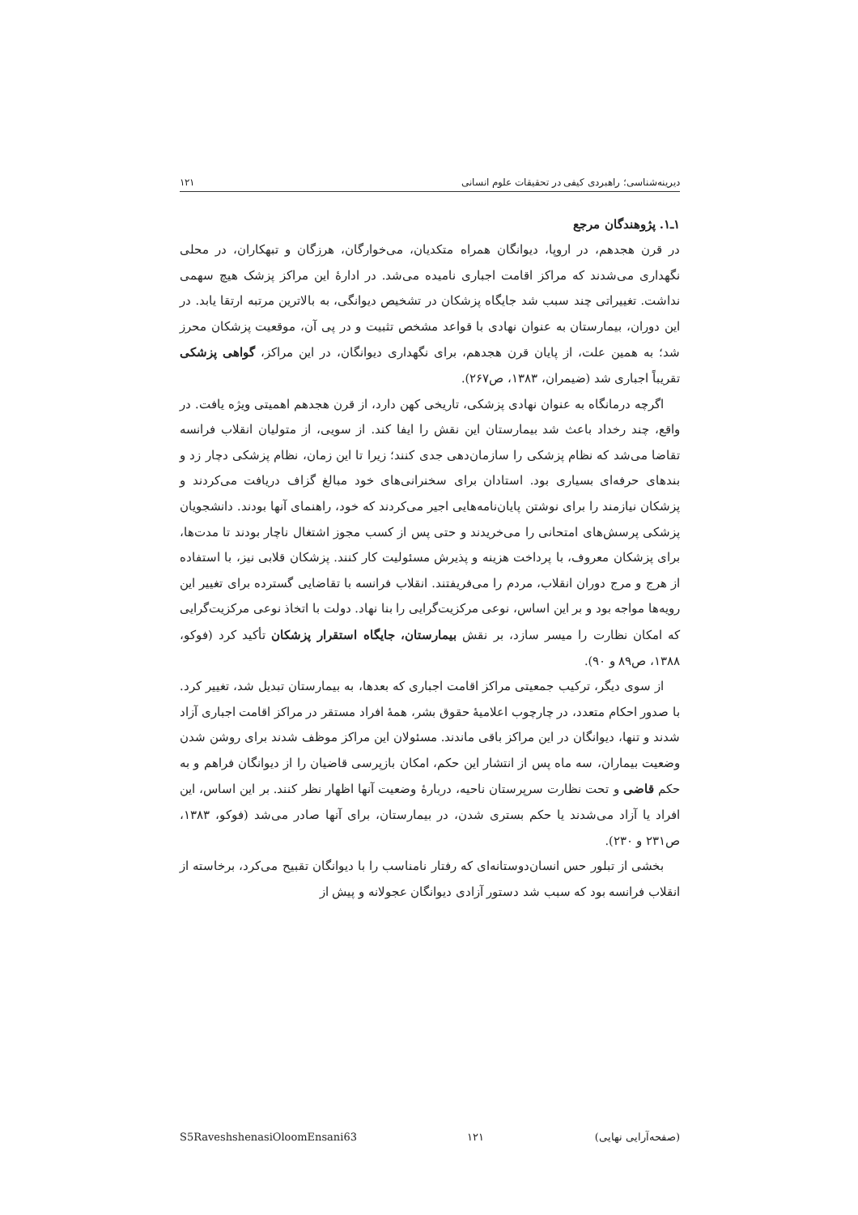دیرینه‌شناسی؛ راهبردی کیفی در تحقیقات علوم انسانی ۱۲۱
۱ـ۱. پژوهندگان مرجع
در قرن هجدهم، در اروپا، دیوانگان همراه متکدیان، می‌خوارگان، هرزگان و تبهکاران، در محلی نگهداری می‌شدند که مراکز اقامت اجباری نامیده می‌شد. در ادارۀ این مراکز پزشک هیچ سهمی نداشت. تغییراتی چند سبب شد جایگاه پزشکان در تشخیص دیوانگی، به بالاترین مرتبه ارتقا یابد. در این دوران، بیمارستان به عنوان نهادی با قواعد مشخص تثبیت و در پی آن، موقعیت پزشکان محرز شد؛ به همین علت، از پایان قرن هجدهم، برای نگهداری دیوانگان، در این مراکز، گواهی پزشکی تقریباً اجباری شد (ضیمران، ۱۳۸۳، ص۲۶۷).
اگرچه درمانگاه به عنوان نهادی پزشکی، تاریخی کهن دارد، از قرن هجدهم اهمیتی ویژه یافت. در واقع، چند رخداد باعث شد بیمارستان این نقش را ایفا کند. از سویی، از متولیان انقلاب فرانسه تقاضا می‌شد که نظام پزشکی را سازمان‌دهی جدی کنند؛ زیرا تا این زمان، نظام پزشکی دچار زد و بندهای حرفه‌ای بسیاری بود. استادان برای سخنرانی‌های خود مبالغ گزاف دریافت می‌کردند و پزشکان نیازمند را برای نوشتن پایان‌نامه‌هایی اجیر می‌کردند که خود، راهنمای آنها بودند. دانشجویان پزشکی پرسش‌های امتحانی را می‌خریدند و حتی پس از کسب مجوز اشتغال ناچار بودند تا مدت‌ها، برای پزشکان معروف، با پرداخت هزینه و پذیرش مسئولیت کار کنند. پزشکان قلابی نیز، با استفاده از هرج و مرج دوران انقلاب، مردم را می‌فریفتند. انقلاب فرانسه با تقاضایی گسترده برای تغییر این رویه‌ها مواجه بود و بر این اساس، نوعی مرکزیت‌گرایی را بنا نهاد. دولت با اتخاذ نوعی مرکزیت‌گرایی که امکان نظارت را میسر سازد، بر نقش بیمارستان، جایگاه استقرار پزشکان تأکید کرد (فوکو، ۱۳۸۸، ص۸۹ و ۹۰).
از سوی دیگر، ترکیب جمعیتی مراکز اقامت اجباری که بعدها، به بیمارستان تبدیل شد، تغییر کرد. با صدور احکام متعدد، در چارچوب اعلامیۀ حقوق بشر، همۀ افراد مستقر در مراکز اقامت اجباری آزاد شدند و تنها، دیوانگان در این مراکز باقی ماندند. مسئولان این مراکز موظف شدند برای روشن شدن وضعیت بیماران، سه ماه پس از انتشار این حکم، امکان بازپرسی قاضیان را از دیوانگان فراهم و به حکم قاضی و تحت نظارت سرپرستان ناحیه، دربارۀ وضعیت آنها اظهار نظر کنند. بر این اساس، این افراد یا آزاد می‌شدند یا حکم بستری شدن، در بیمارستان، برای آنها صادر می‌شد (فوکو، ۱۳۸۳، ص۲۳۱ و ۲۳۰).
بخشی از تبلور حس انسان‌دوستانه‌ای که رفتار نامناسب را با دیوانگان تقبیح می‌کرد، برخاسته از انقلاب فرانسه بود که سبب شد دستور آزادی دیوانگان عجولانه و پیش از
S5RaveshshenasiOloomEnsani63 ۱۲۱ (صفحه‌آرایی نهایی)